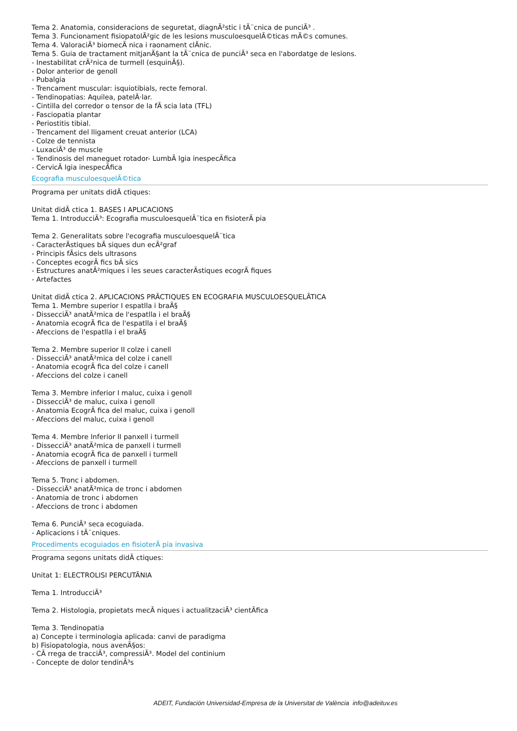Tema 2. Anatomia, consideracions de seguretat, diagnÃ²stic i tÃ¨cnica de punciÃ³ .
Tema 3. Funcionament fisiopatolÃ²gic de les lesions musculoesquelÃ©ticas mÃ©s comunes.
Tema 4. ValoraciÃ³ biomecÃ nica i raonament clÃnic.
Tema 5. Guia de tractament mitjanÃ§ant la tÃ¨cnica de punciÃ³ seca en l'abordatge de lesions.
- Inestabilitat crÃ²nica de turmell (esquinÃ§).
- Dolor anterior de genoll
- Pubalgia
- Trencament muscular: isquiotibials, recte femoral.
- Tendinopatias: Aquilea, patelÂ·lar.
- Cintilla del corredor o tensor de la fÃ scia lata (TFL)
- Fasciopatia plantar
- Periostitis tibial.
- Trencament del lligament creuat anterior (LCA)
- Colze de tennista
- LuxaciÃ³ de muscle
- Tendinosis del maneguet rotador- LumbÃ lgia inespecÃfica
- CervicÃ lgia inespecÃfica
Ecografia musculoesquelÃ©tica
Programa per unitats didÃ ctiques:
Unitat didÃ ctica 1. BASES I APLICACIONS
Tema 1. IntroducciÃ³: Ecografia musculoesquelÃ¨tica en fisioterÃ pia
Tema 2. Generalitats sobre l'ecografia musculoesquelÃ¨tica
- CaracterÃstiques bÃ siques dun ecÃ²graf
- Principis fÃsics dels ultrasons
- Conceptes ecogrÃ fics bÃ sics
- Estructures anatÃ²miques i les seues caracterÃstiques ecogrÃ fiques
- Artefactes
Unitat didÃ ctica 2. APLICACIONS PRÃCTIQUES EN ECOGRAFIA MUSCULOESQUELÃTICA
Tema 1. Membre superior I espatlla i braÃ§
- DissecciÃ³ anatÃ²mica de l'espatlla i el braÃ§
- Anatomia ecogrÃ fica de l'espatlla i el braÃ§
- Afeccions de l'espatlla i el braÃ§
Tema 2. Membre superior II colze i canell
- DissecciÃ³ anatÃ²mica del colze i canell
- Anatomia ecogrÃ fica del colze i canell
- Afeccions del colze i canell
Tema 3. Membre inferior I maluc, cuixa i genoll
- DissecciÃ³ de maluc, cuixa i genoll
- Anatomia EcogrÃ fica del maluc, cuixa i genoll
- Afeccions del maluc, cuixa i genoll
Tema 4. Membre Inferior II panxell i turmell
- DissecciÃ³ anatÃ²mica de panxell i turmell
- Anatomia ecogrÃ fica de panxell i turmell
- Afeccions de panxell i turmell
Tema 5. Tronc i abdomen.
- DissecciÃ³ anatÃ²mica de tronc i abdomen
- Anatomia de tronc i abdomen
- Afeccions de tronc i abdomen
Tema 6. PunciÃ³ seca ecoguiada.
- Aplicacions i tÃ¨cniques.
Procediments ecoguiados en fisioterÃ pia invasiva
Programa segons unitats didÃ ctiques:
Unitat 1: ELECTROLISI PERCUTÃNIA
Tema 1. IntroducciÃ³
Tema 2. Histologia, propietats mecÃ niques i actualitzaciÃ³ cientÃfica
Tema 3. Tendinopatia
a) Concepte i terminologia aplicada: canvi de paradigma
b) Fisiopatologia, nous avenÃ§os:
- CÃ rrega de tracciÃ³, compressiÃ³. Model del continium
- Concepte de dolor tendinÃ³s
ADEIT, Fundación Universidad-Empresa de la Universitat de València info@adeituv.es